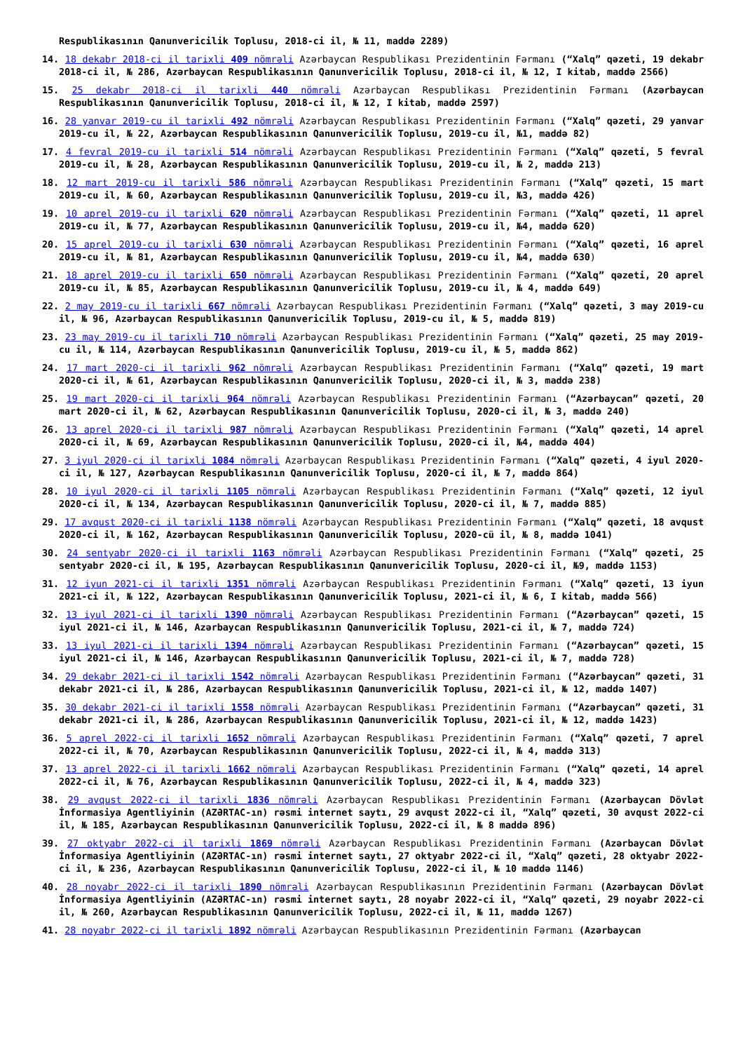Respublikasının Qanunvericilik Toplusu, 2018-ci il, № 11, maddə 2289)
14. 18 dekabr 2018-ci il tarixli 409 nömrəli Azərbaycan Respublikası Prezidentinin Fərmanı (“Xalq” qəzeti, 19 dekabr 2018-ci il, № 286, Azərbaycan Respublikasının Qanunvericilik Toplusu, 2018-ci il, № 12, I kitab, maddə 2566)
15. 25 dekabr 2018-ci il tarixli 440 nömrəli Azərbaycan Respublikası Prezidentinin Fərmanı (Azərbaycan Respublikasının Qanunvericilik Toplusu, 2018-ci il, № 12, I kitab, maddə 2597)
16. 28 yanvar 2019-cu il tarixli 492 nömrəli Azərbaycan Respublikası Prezidentinin Fərmanı (“Xalq” qəzeti, 29 yanvar 2019-cu il, № 22, Azərbaycan Respublikasının Qanunvericilik Toplusu, 2019-cu il, №1, maddə 82)
17. 4 fevral 2019-cu il tarixli 514 nömrəli Azərbaycan Respublikası Prezidentinin Fərmanı (“Xalq” qəzeti, 5 fevral 2019-cu il, № 28, Azərbaycan Respublikasının Qanunvericilik Toplusu, 2019-cu il, № 2, maddə 213)
18. 12 mart 2019-cu il tarixli 586 nömrəli Azərbaycan Respublikası Prezidentinin Fərmanı (“Xalq” qəzeti, 15 mart 2019-cu il, № 60, Azərbaycan Respublikasının Qanunvericilik Toplusu, 2019-cu il, №3, maddə 426)
19. 10 aprel 2019-cu il tarixli 620 nömrəli Azərbaycan Respublikası Prezidentinin Fərmanı (“Xalq” qəzeti, 11 aprel 2019-cu il, № 77, Azərbaycan Respublikasının Qanunvericilik Toplusu, 2019-cu il, №4, maddə 620)
20. 15 aprel 2019-cu il tarixli 630 nömrəli Azərbaycan Respublikası Prezidentinin Fərmanı (“Xalq” qəzeti, 16 aprel 2019-cu il, № 81, Azərbaycan Respublikasının Qanunvericilik Toplusu, 2019-cu il, №4, maddə 630)
21. 18 aprel 2019-cu il tarixli 650 nömrəli Azərbaycan Respublikası Prezidentinin Fərmanı (“Xalq” qəzeti, 20 aprel 2019-cu il, № 85, Azərbaycan Respublikasının Qanunvericilik Toplusu, 2019-cu il, № 4, maddə 649)
22. 2 may 2019-cu il tarixli 667 nömrəli Azərbaycan Respublikası Prezidentinin Fərmanı (“Xalq” qəzeti, 3 may 2019-cu il, № 96, Azərbaycan Respublikasının Qanunvericilik Toplusu, 2019-cu il, № 5, maddə 819)
23. 23 may 2019-cu il tarixli 710 nömrəli Azərbaycan Respublikası Prezidentinin Fərmanı (“Xalq” qəzeti, 25 may 2019-cu il, № 114, Azərbaycan Respublikasının Qanunvericilik Toplusu, 2019-cu il, № 5, maddə 862)
24. 17 mart 2020-ci il tarixli 962 nömrəli Azərbaycan Respublikası Prezidentinin Fərmanı (“Xalq” qəzeti, 19 mart 2020-ci il, № 61, Azərbaycan Respublikasının Qanunvericilik Toplusu, 2020-ci il, № 3, maddə 238)
25. 19 mart 2020-ci il tarixli 964 nömrəli Azərbaycan Respublikası Prezidentinin Fərmanı (“Azərbaycan” qəzeti, 20 mart 2020-ci il, № 62, Azərbaycan Respublikasının Qanunvericilik Toplusu, 2020-ci il, № 3, maddə 240)
26. 13 aprel 2020-ci il tarixli 987 nömrəli Azərbaycan Respublikası Prezidentinin Fərmanı (“Xalq” qəzeti, 14 aprel 2020-ci il, № 69, Azərbaycan Respublikasının Qanunvericilik Toplusu, 2020-ci il, №4, maddə 404)
27. 3 iyul 2020-ci il tarixli 1084 nömrəli Azərbaycan Respublikası Prezidentinin Fərmanı (“Xalq” qəzeti, 4 iyul 2020-ci il, № 127, Azərbaycan Respublikasının Qanunvericilik Toplusu, 2020-ci il, № 7, maddə 864)
28. 10 iyul 2020-ci il tarixli 1105 nömrəli Azərbaycan Respublikası Prezidentinin Fərmanı (“Xalq” qəzeti, 12 iyul 2020-ci il, № 134, Azərbaycan Respublikasının Qanunvericilik Toplusu, 2020-ci il, № 7, maddə 885)
29. 17 avqust 2020-ci il tarixli 1138 nömrəli Azərbaycan Respublikası Prezidentinin Fərmanı (“Xalq” qəzeti, 18 avqust 2020-ci il, № 162, Azərbaycan Respublikasının Qanunvericilik Toplusu, 2020-cü il, № 8, maddə 1041)
30. 24 sentyabr 2020-ci il tarixli 1163 nömrəli Azərbaycan Respublikası Prezidentinin Fərmanı (“Xalq” qəzeti, 25 sentyabr 2020-ci il, № 195, Azərbaycan Respublikasının Qanunvericilik Toplusu, 2020-ci il, №9, maddə 1153)
31. 12 iyun 2021-ci il tarixli 1351 nömrəli Azərbaycan Respublikası Prezidentinin Fərmanı (“Xalq” qəzeti, 13 iyun 2021-ci il, № 122, Azərbaycan Respublikasının Qanunvericilik Toplusu, 2021-ci il, № 6, I kitab, maddə 566)
32. 13 iyul 2021-ci il tarixli 1390 nömrəli Azərbaycan Respublikası Prezidentinin Fərmanı (“Azərbaycan” qəzeti, 15 iyul 2021-ci il, № 146, Azərbaycan Respublikasının Qanunvericilik Toplusu, 2021-ci il, № 7, maddə 724)
33. 13 iyul 2021-ci il tarixli 1394 nömrəli Azərbaycan Respublikası Prezidentinin Fərmanı (“Azərbaycan” qəzeti, 15 iyul 2021-ci il, № 146, Azərbaycan Respublikasının Qanunvericilik Toplusu, 2021-ci il, № 7, maddə 728)
34. 29 dekabr 2021-ci il tarixli 1542 nömrəli Azərbaycan Respublikası Prezidentinin Fərmanı (“Azərbaycan” qəzeti, 31 dekabr 2021-ci il, № 286, Azərbaycan Respublikasının Qanunvericilik Toplusu, 2021-ci il, № 12, maddə 1407)
35. 30 dekabr 2021-ci il tarixli 1558 nömrəli Azərbaycan Respublikası Prezidentinin Fərmanı (“Azərbaycan” qəzeti, 31 dekabr 2021-ci il, № 286, Azərbaycan Respublikasının Qanunvericilik Toplusu, 2021-ci il, № 12, maddə 1423)
36. 5 aprel 2022-ci il tarixli 1652 nömrəli Azərbaycan Respublikası Prezidentinin Fərmanı (“Xalq” qəzeti, 7 aprel 2022-ci il, № 70, Azərbaycan Respublikasının Qanunvericilik Toplusu, 2022-ci il, № 4, maddə 313)
37. 13 aprel 2022-ci il tarixli 1662 nömrəli Azərbaycan Respublikası Prezidentinin Fərmanı (“Xalq” qəzeti, 14 aprel 2022-ci il, № 76, Azərbaycan Respublikasının Qanunvericilik Toplusu, 2022-ci il, № 4, maddə 323)
38. 29 avqust 2022-ci il tarixli 1836 nömrəli Azərbaycan Respublikası Prezidentinin Fərmanı (Azərbaycan Dövlət İnformasiya Agentliyinin (AZƏRTAC-ın) rəsmi internet saytı, 29 avqust 2022-ci il, “Xalq” qəzeti, 30 avqust 2022-ci il, № 185, Azərbaycan Respublikasının Qanunvericilik Toplusu, 2022-ci il, № 8 maddə 896)
39. 27 oktyabr 2022-ci il tarixli 1869 nömrəli Azərbaycan Respublikası Prezidentinin Fərmanı (Azərbaycan Dövlət İnformasiya Agentliyinin (AZƏRTAC-ın) rəsmi internet saytı, 27 oktyabr 2022-ci il, “Xalq” qəzeti, 28 oktyabr 2022-ci il, № 236, Azərbaycan Respublikasının Qanunvericilik Toplusu, 2022-ci il, № 10 maddə 1146)
40. 28 noyabr 2022-ci il tarixli 1890 nömrəli Azərbaycan Respublikasının Prezidentinin Fərmanı (Azərbaycan Dövlət İnformasiya Agentliyinin (AZƏRTAC-ın) rəsmi internet saytı, 28 noyabr 2022-ci il, “Xalq” qəzeti, 29 noyabr 2022-ci il, № 260, Azərbaycan Respublikasının Qanunvericilik Toplusu, 2022-ci il, № 11, maddə 1267)
41. 28 noyabr 2022-ci il tarixli 1892 nömrəli Azərbaycan Respublikasının Prezidentinin Fərmanı (Azərbaycan